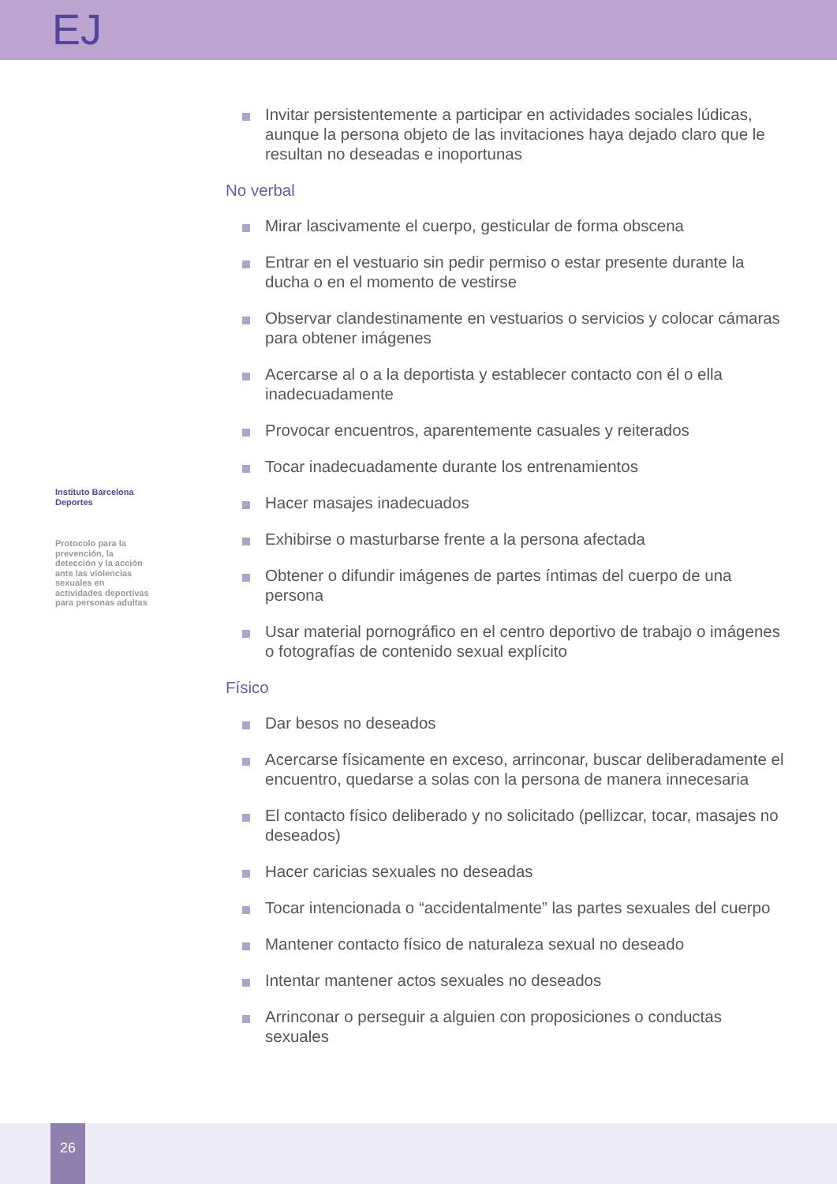EJ
Instituto Barcelona Deportes
Protocolo para la prevención, la detección y la acción ante las violencias sexuales en actividades deportivas para personas adultas
Invitar persistentemente a participar en actividades sociales lúdicas, aunque la persona objeto de las invitaciones haya dejado claro que le resultan no deseadas e inoportunas
No verbal
Mirar lascivamente el cuerpo, gesticular de forma obscena
Entrar en el vestuario sin pedir permiso o estar presente durante la ducha o en el momento de vestirse
Observar clandestinamente en vestuarios o servicios y colocar cámaras para obtener imágenes
Acercarse al o a la deportista y establecer contacto con él o ella inadecuadamente
Provocar encuentros, aparentemente casuales y reiterados
Tocar inadecuadamente durante los entrenamientos
Hacer masajes inadecuados
Exhibirse o masturbarse frente a la persona afectada
Obtener o difundir imágenes de partes íntimas del cuerpo de una persona
Usar material pornográfico en el centro deportivo de trabajo o imágenes o fotografías de contenido sexual explícito
Físico
Dar besos no deseados
Acercarse físicamente en exceso, arrinconar, buscar deliberadamente el encuentro, quedarse a solas con la persona de manera innecesaria
El contacto físico deliberado y no solicitado (pellizcar, tocar, masajes no deseados)
Hacer caricias sexuales no deseadas
Tocar intencionada o “accidentalmente” las partes sexuales del cuerpo
Mantener contacto físico de naturaleza sexual no deseado
Intentar mantener actos sexuales no deseados
Arrinconar o perseguir a alguien con proposiciones o conductas sexuales
26